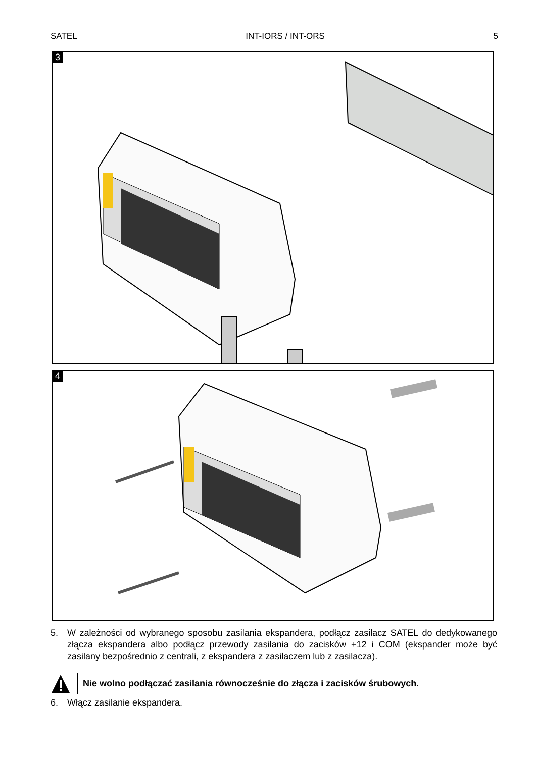SATEL INT-IORS / INT-ORS 5
3
4
5. W zależności od wybranego sposobu zasilania ekspandera, podłącz zasilacz SATEL do dedykowanego złącza ekspandera albo podłącz przewody zasilania do zacisków +12 i COM (ekspander może być zasilany bezpośrednio z centrali, z ekspandera z zasilaczem lub z zasilacza).
Nie wolno podłączać zasilania równocześnie do złącza i zacisków śrubowych.
6. Włącz zasilanie ekspandera.